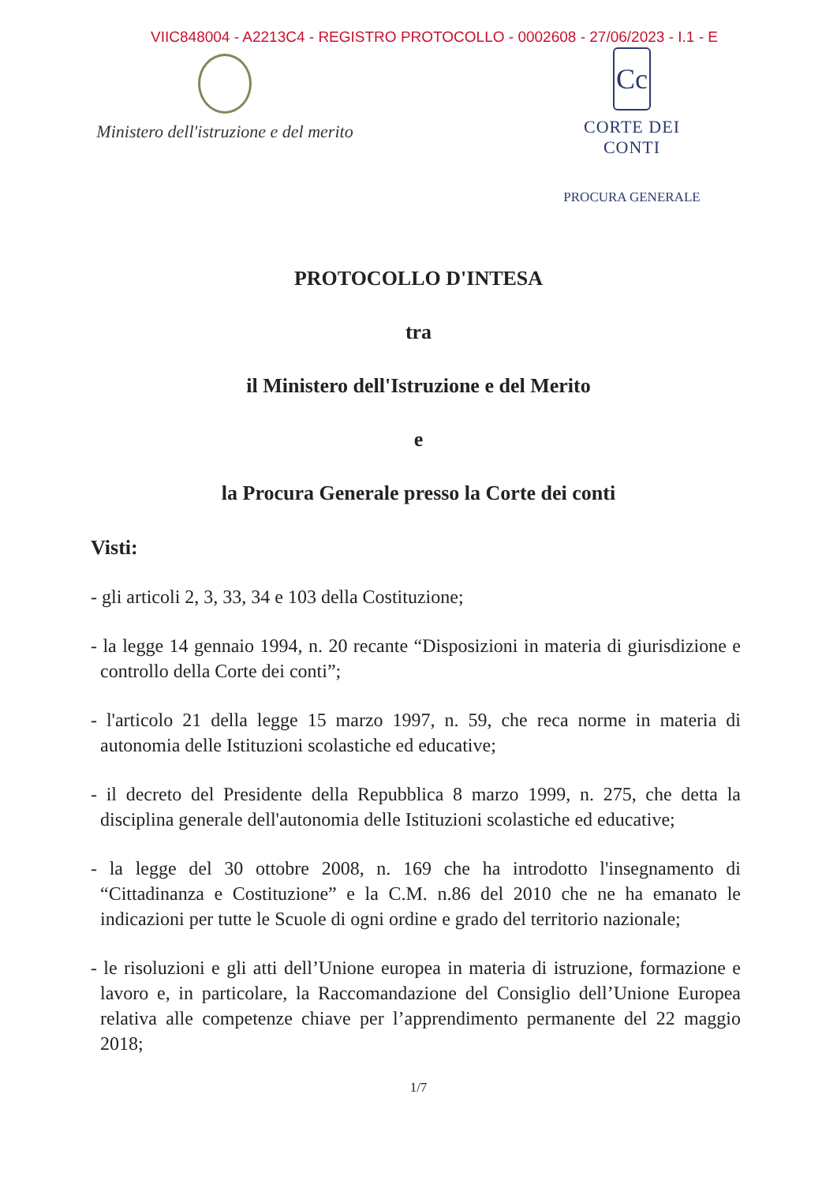VIIC848004 - A2213C4 - REGISTRO PROTOCOLLO - 0002608 - 27/06/2023 - I.1 - E
Ministero dell'istruzione e del merito
Cc
CORTE DEI CONTI
PROCURA GENERALE
PROTOCOLLO D'INTESA
tra
il Ministero dell'Istruzione e del Merito
e
la Procura Generale presso la Corte dei conti
Visti:
- gli articoli 2, 3, 33, 34 e 103 della Costituzione;
- la legge 14 gennaio 1994, n. 20 recante “Disposizioni in materia di giurisdizione e controllo della Corte dei conti”;
- l'articolo 21 della legge 15 marzo 1997, n. 59, che reca norme in materia di autonomia delle Istituzioni scolastiche ed educative;
- il decreto del Presidente della Repubblica 8 marzo 1999, n. 275, che detta la disciplina generale dell'autonomia delle Istituzioni scolastiche ed educative;
- la legge del 30 ottobre 2008, n. 169 che ha introdotto l'insegnamento di “Cittadinanza e Costituzione” e la C.M. n.86 del 2010 che ne ha emanato le indicazioni per tutte le Scuole di ogni ordine e grado del territorio nazionale;
- le risoluzioni e gli atti dell’Unione europea in materia di istruzione, formazione e lavoro e, in particolare, la Raccomandazione del Consiglio dell’Unione Europea relativa alle competenze chiave per l’apprendimento permanente del 22 maggio 2018;
1/7